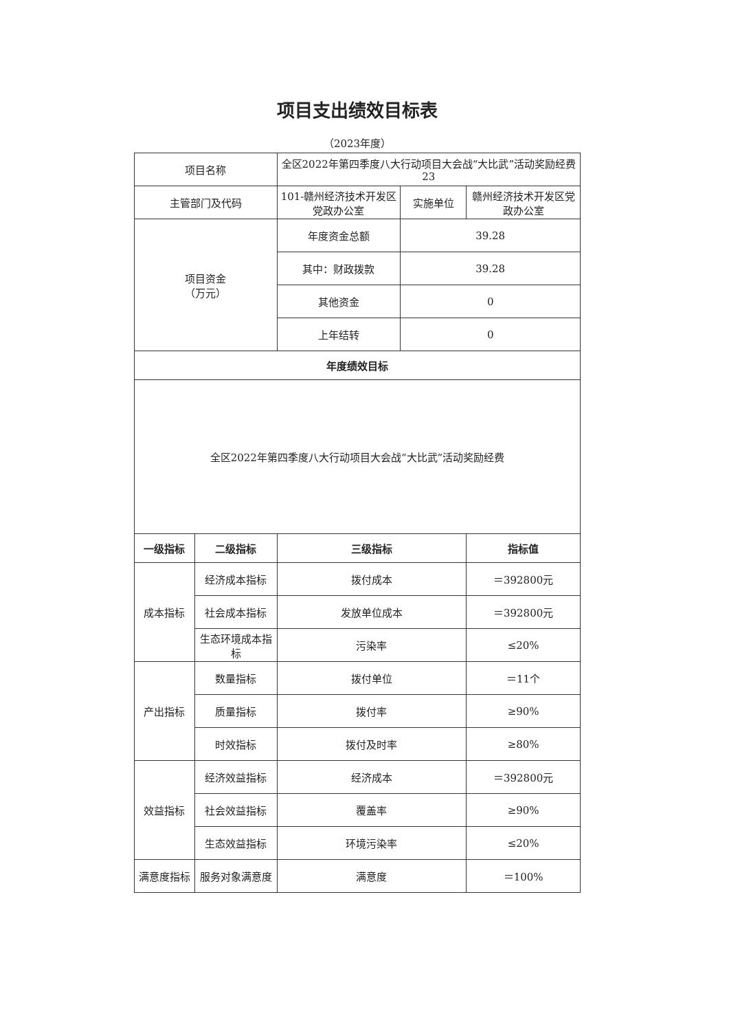项目支出绩效目标表
（2023年度）
| 项目名称 | | 全区2022年第四季度八大行动项目大会战“大比武”活动奖励经费23 | | |
| 主管部门及代码 | | 101-赣州经济技术开发区党政办公室 | 实施单位 | 赣州经济技术开发区党政办公室 |
| 项目资金 （万元） | | 年度资金总额 | 39.28 | |
| | | 其中：财政拨款 | 39.28 | |
| | | 其他资金 | 0 | |
| | | 上年结转 | 0 | |
| 年度绩效目标 | | | | |
| 全区2022年第四季度八大行动项目大会战“大比武”活动奖励经费 | | | | |
| 一级指标 | 二级指标 | 三级指标 | | 指标值 |
| 成本指标 | 经济成本指标 | 拨付成本 | | ＝392800元 |
| | 社会成本指标 | 发放单位成本 | | ＝392800元 |
| | 生态环境成本指标 | 污染率 | | ≤20% |
| 产出指标 | 数量指标 | 拨付单位 | | ＝11个 |
| | 质量指标 | 拨付率 | | ≥90% |
| | 时效指标 | 拨付及时率 | | ≥80% |
| 效益指标 | 经济效益指标 | 经济成本 | | ＝392800元 |
| | 社会效益指标 | 覆盖率 | | ≥90% |
| | 生态效益指标 | 环境污染率 | | ≤20% |
| 满意度指标 | 服务对象满意度 | 满意度 | | ＝100% |